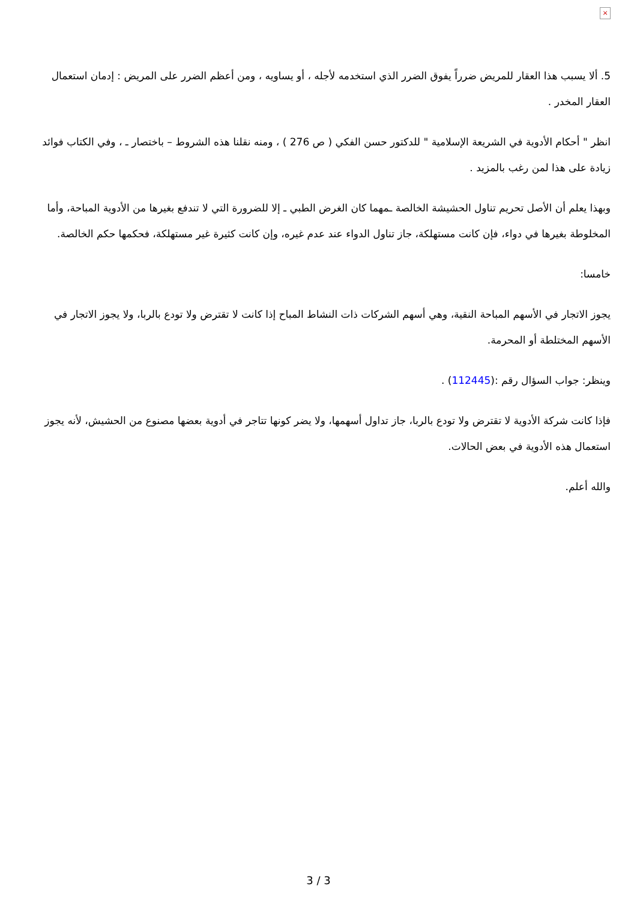×
5. ألا يسبب هذا العقار للمريض ضرراً يفوق الضرر الذي استخدمه لأجله ، أو يساويه ، ومن أعظم الضرر على المريض : إدمان استعمال العقار المخدر .
انظر " أحكام الأدوية في الشريعة الإسلامية " للدكتور حسن الفكي ( ص 276 ) ، ومنه نقلنا هذه الشروط – باختصار ـ ، وفي الكتاب فوائد زيادة على هذا لمن رغب بالمزيد .
وبهذا يعلم أن الأصل تحريم تناول الحشيشة الخالصة ـمهما كان الغرض الطبي ـ إلا للضرورة التي لا تندفع بغيرها من الأدوية المباحة، وأما المخلوطة بغيرها في دواء، فإن كانت مستهلكة، جاز تناول الدواء عند عدم غيره، وإن كانت كثيرة غير مستهلكة، فحكمها حكم الخالصة.
خامسا:
يجوز الاتجار في الأسهم المباحة النقية، وهي أسهم الشركات ذات النشاط المباح إذا كانت لا تقترض ولا تودع بالربا، ولا يجوز الاتجار في الأسهم المختلطة أو المحرمة.
وينظر: جواب السؤال رقم :(112445) .
فإذا كانت شركة الأدوية لا تقترض ولا تودع بالربا، جاز تداول أسهمها، ولا يضر كونها تتاجر في أدوية بعضها مصنوع من الحشيش، لأنه يجوز استعمال هذه الأدوية في بعض الحالات.
والله أعلم.
3 / 3